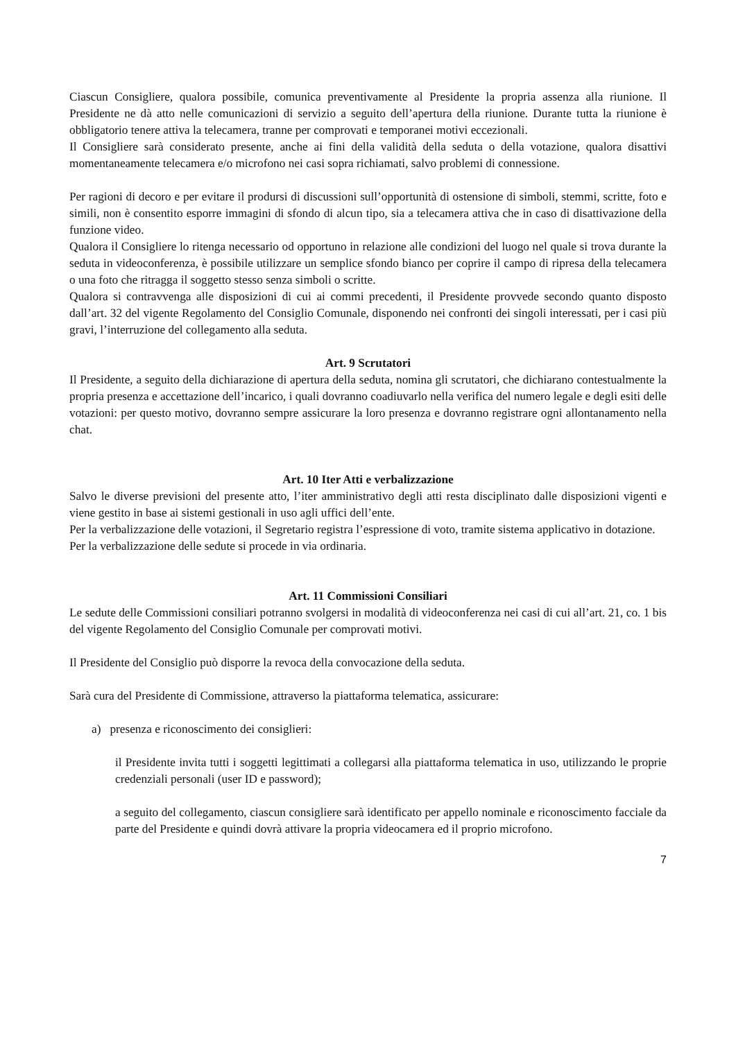Ciascun Consigliere, qualora possibile, comunica preventivamente al Presidente la propria assenza alla riunione. Il Presidente ne dà atto nelle comunicazioni di servizio a seguito dell’apertura della riunione. Durante tutta la riunione è obbligatorio tenere attiva la telecamera, tranne per comprovati e temporanei motivi eccezionali.
Il Consigliere sarà considerato presente, anche ai fini della validità della seduta o della votazione, qualora disattivi momentaneamente telecamera e/o microfono nei casi sopra richiamati, salvo problemi di connessione.
Per ragioni di decoro e per evitare il prodursi di discussioni sull’opportunità di ostensione di simboli, stemmi, scritte, foto e simili, non è consentito esporre immagini di sfondo di alcun tipo, sia a telecamera attiva che in caso di disattivazione della funzione video.
Qualora il Consigliere lo ritenga necessario od opportuno in relazione alle condizioni del luogo nel quale si trova durante la seduta in videoconferenza, è possibile utilizzare un semplice sfondo bianco per coprire il campo di ripresa della telecamera o una foto che ritragga il soggetto stesso senza simboli o scritte.
Qualora si contravvenga alle disposizioni di cui ai commi precedenti, il Presidente provvede secondo quanto disposto dall’art. 32 del vigente Regolamento del Consiglio Comunale, disponendo nei confronti dei singoli interessati, per i casi più gravi, l’interruzione del collegamento alla seduta.
Art. 9 Scrutatori
Il Presidente, a seguito della dichiarazione di apertura della seduta, nomina gli scrutatori, che dichiarano contestualmente la propria presenza e accettazione dell’incarico, i quali dovranno coadiuvarlo nella verifica del numero legale e degli esiti delle votazioni: per questo motivo, dovranno sempre assicurare la loro presenza e dovranno registrare ogni allontanamento nella chat.
Art. 10 Iter Atti e verbalizzazione
Salvo le diverse previsioni del presente atto, l’iter amministrativo degli atti resta disciplinato dalle disposizioni vigenti e viene gestito in base ai sistemi gestionali in uso agli uffici dell’ente.
Per la verbalizzazione delle votazioni, il Segretario registra l’espressione di voto, tramite sistema applicativo in dotazione.
Per la verbalizzazione delle sedute si procede in via ordinaria.
Art. 11 Commissioni Consiliari
Le sedute delle Commissioni consiliari potranno svolgersi in modalità di videoconferenza nei casi di cui all’art. 21, co. 1 bis del vigente Regolamento del Consiglio Comunale per comprovati motivi.
Il Presidente del Consiglio può disporre la revoca della convocazione della seduta.
Sarà cura del Presidente di Commissione, attraverso la piattaforma telematica, assicurare:
a) presenza e riconoscimento dei consiglieri:
il Presidente invita tutti i soggetti legittimati a collegarsi alla piattaforma telematica in uso, utilizzando le proprie credenziali personali (user ID e password);
a seguito del collegamento, ciascun consigliere sarà identificato per appello nominale e riconoscimento facciale da parte del Presidente e quindi dovrà attivare la propria videocamera ed il proprio microfono.
7